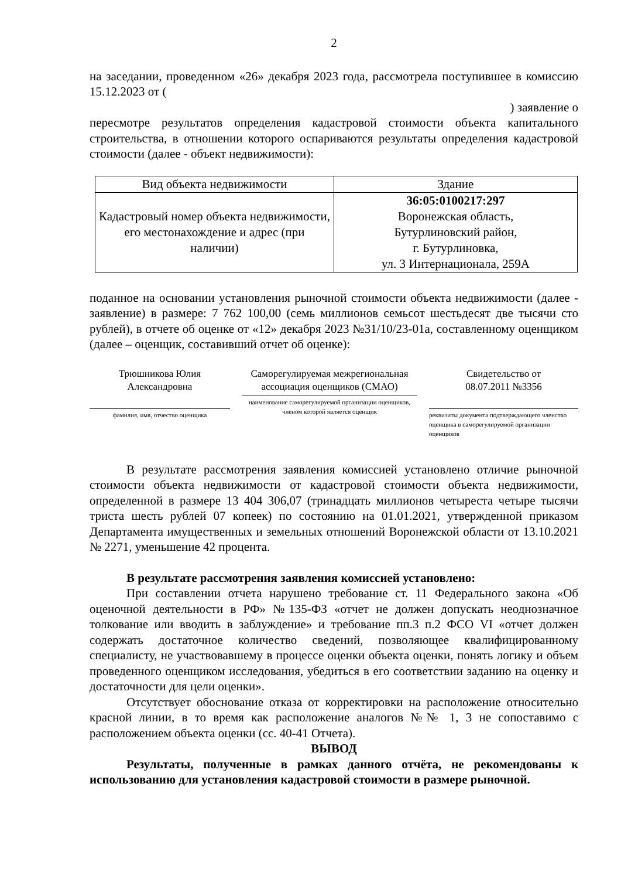2
на заседании, проведенном «26» декабря 2023 года, рассмотрела поступившее в комиссию 15.12.2023 от (
) заявление о
пересмотре результатов определения кадастровой стоимости объекта капитального строительства, в отношении которого оспариваются результаты определения кадастровой стоимости (далее - объект недвижимости):
| Вид объекта недвижимости | Здание |
| Кадастровый номер объекта недвижимости, его местонахождение и адрес (при наличии) | 36:05:0100217:297 Воронежская область, Бутурлиновский район, г. Бутурлиновка, ул. 3 Интернационала, 259А |
поданное на основании установления рыночной стоимости объекта недвижимости (далее - заявление) в размере: 7 762 100,00 (семь миллионов семьсот шестьдесят две тысячи сто рублей), в отчете об оценке от «12» декабря 2023 №31/10/23-01а, составленному оценщиком (далее – оценщик, составивший отчет об оценке):
Трюшникова Юлия
Александровна
фамилия, имя, отчество оценщика
Саморегулируемая межрегиональная ассоциация оценщиков (СМАО)
наименование саморегулируемой организации оценщиков, членом которой является оценщик
Свидетельство от
08.07.2011 №3356
реквизиты документа подтверждающего членство оценщика в саморегулируемой организации оценщиков
В результате рассмотрения заявления комиссией установлено отличие рыночной стоимости объекта недвижимости от кадастровой стоимости объекта недвижимости, определенной в размере 13 404 306,07 (тринадцать миллионов четыреста четыре тысячи триста шесть рублей 07 копеек) по состоянию на 01.01.2021, утвержденной приказом Департамента имущественных и земельных отношений Воронежской области от 13.10.2021 № 2271, уменьшение 42 процента.
В результате рассмотрения заявления комиссией установлено:
При составлении отчета нарушено требование ст. 11 Федерального закона «Об оценочной деятельности в РФ» №135-ФЗ «отчет не должен допускать неоднозначное толкование или вводить в заблуждение» и требование пп.3 п.2 ФСО VI «отчет должен содержать достаточное количество сведений, позволяющее квалифицированному специалисту, не участвовавшему в процессе оценки объекта оценки, понять логику и объем проведенного оценщиком исследования, убедиться в его соответствии заданию на оценку и достаточности для цели оценки».
Отсутствует обоснование отказа от корректировки на расположение относительно красной линии, в то время как расположение аналогов №№ 1, 3 не сопоставимо с расположением объекта оценки (сс. 40-41 Отчета).
ВЫВОД
Результаты, полученные в рамках данного отчёта, не рекомендованы к использованию для установления кадастровой стоимости в размере рыночной.